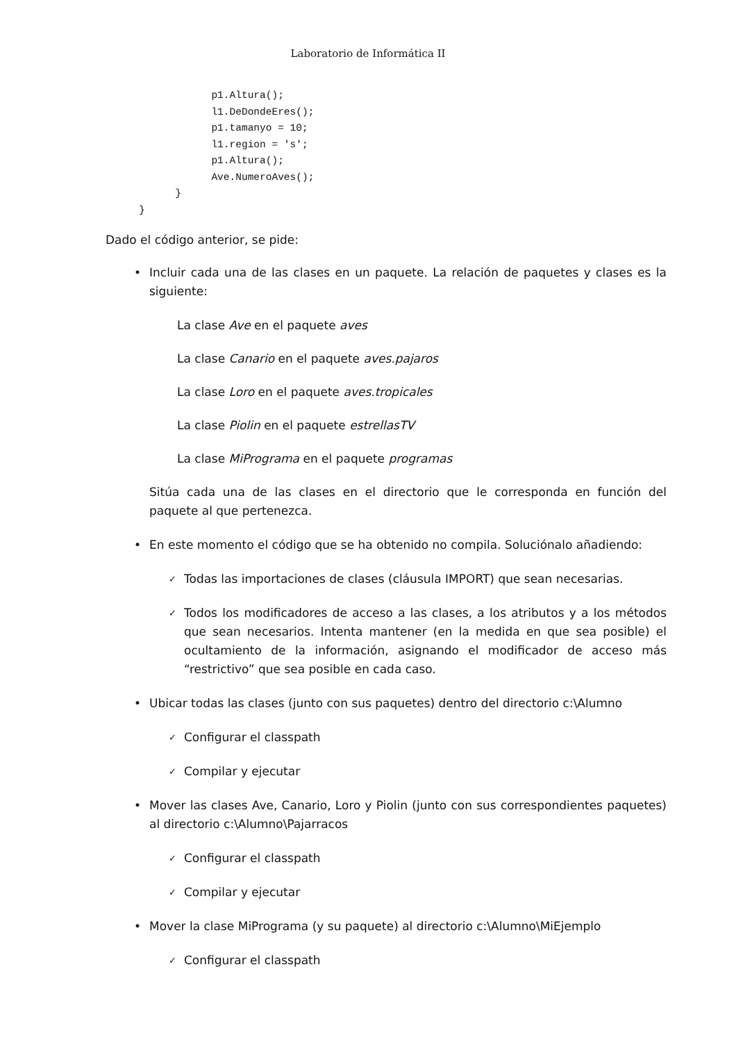Laboratorio de Informática II
            p1.Altura();
            l1.DeDondeEres();
            p1.tamanyo = 10;
            l1.region = 's';
            p1.Altura();
            Ave.NumeroAves();
      }
}
Dado el código anterior, se pide:
• Incluir cada una de las clases en un paquete. La relación de paquetes y clases es la siguiente:
La clase Ave en el paquete aves
La clase Canario en el paquete aves.pajaros
La clase Loro en el paquete aves.tropicales
La clase Piolin en el paquete estrellasTV
La clase MiPrograma en el paquete programas
Sitúa cada una de las clases en el directorio que le corresponda en función del paquete al que pertenezca.
• En este momento el código que se ha obtenido no compila. Soluciónalo añadiendo:
✓ Todas las importaciones de clases (cláusula IMPORT) que sean necesarias.
✓ Todos los modificadores de acceso a las clases, a los atributos y a los métodos que sean necesarios. Intenta mantener (en la medida en que sea posible) el ocultamiento de la información, asignando el modificador de acceso más “restrictivo” que sea posible en cada caso.
• Ubicar todas las clases (junto con sus paquetes) dentro del directorio c:\Alumno
✓ Configurar el classpath
✓ Compilar y ejecutar
• Mover las clases Ave, Canario, Loro y Piolin (junto con sus correspondientes paquetes) al directorio c:\Alumno\Pajarracos
✓ Configurar el classpath
✓ Compilar y ejecutar
• Mover la clase MiPrograma (y su paquete) al directorio c:\Alumno\MiEjemplo
✓ Configurar el classpath